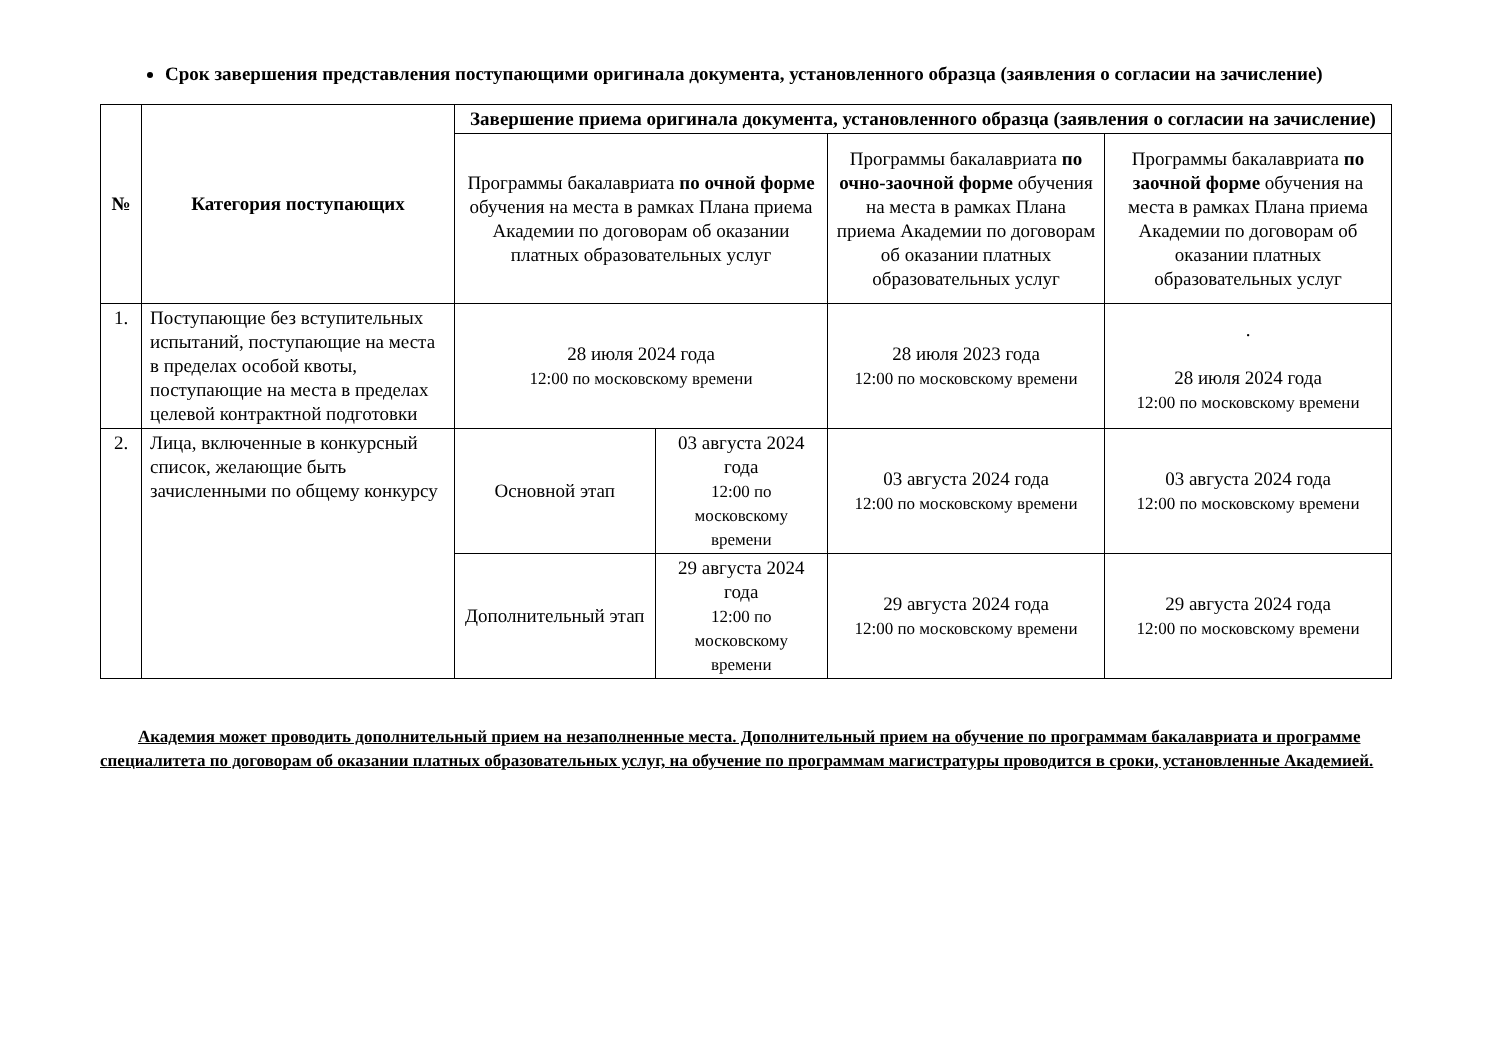Срок завершения представления поступающими оригинала документа, установленного образца (заявления о согласии на зачисление)
| № | Категория поступающих | Завершение приема оригинала документа, установленного образца (заявления о согласии на зачисление) | | | |
| --- | --- | --- | --- | --- | --- |
| | | Программы бакалавриата по очной форме обучения на места в рамках Плана приема Академии по договорам об оказании платных образовательных услуг | | Программы бакалавриата по очно-заочной форме обучения на места в рамках Плана приема Академии по договорам об оказании платных образовательных услуг | Программы бакалавриата по заочной форме обучения на места в рамках Плана приема Академии по договорам об оказании платных образовательных услуг |
| 1. | Поступающие без вступительных испытаний, поступающие на места в пределах особой квоты, поступающие на места в пределах целевой контрактной подготовки | 28 июля 2024 года 12:00 по московскому времени | | 28 июля 2023 года 12:00 по московскому времени | . 28 июля 2024 года 12:00 по московскому времени |
| 2. | Лица, включенные в конкурсный список, желающие быть зачисленными по общему конкурсу | Основной этап | 03 августа 2024 года 12:00 по московскому времени | 03 августа 2024 года 12:00 по московскому времени | 03 августа 2024 года 12:00 по московскому времени |
| | | Дополнительный этап | 29 августа 2024 года 12:00 по московскому времени | 29 августа 2024 года 12:00 по московскому времени | 29 августа 2024 года 12:00 по московскому времени |
Академия может проводить дополнительный прием на незаполненные места. Дополнительный прием на обучение по программам бакалавриата и программе специалитета по договорам об оказании платных образовательных услуг, на обучение по программам магистратуры проводится в сроки, установленные Академией.